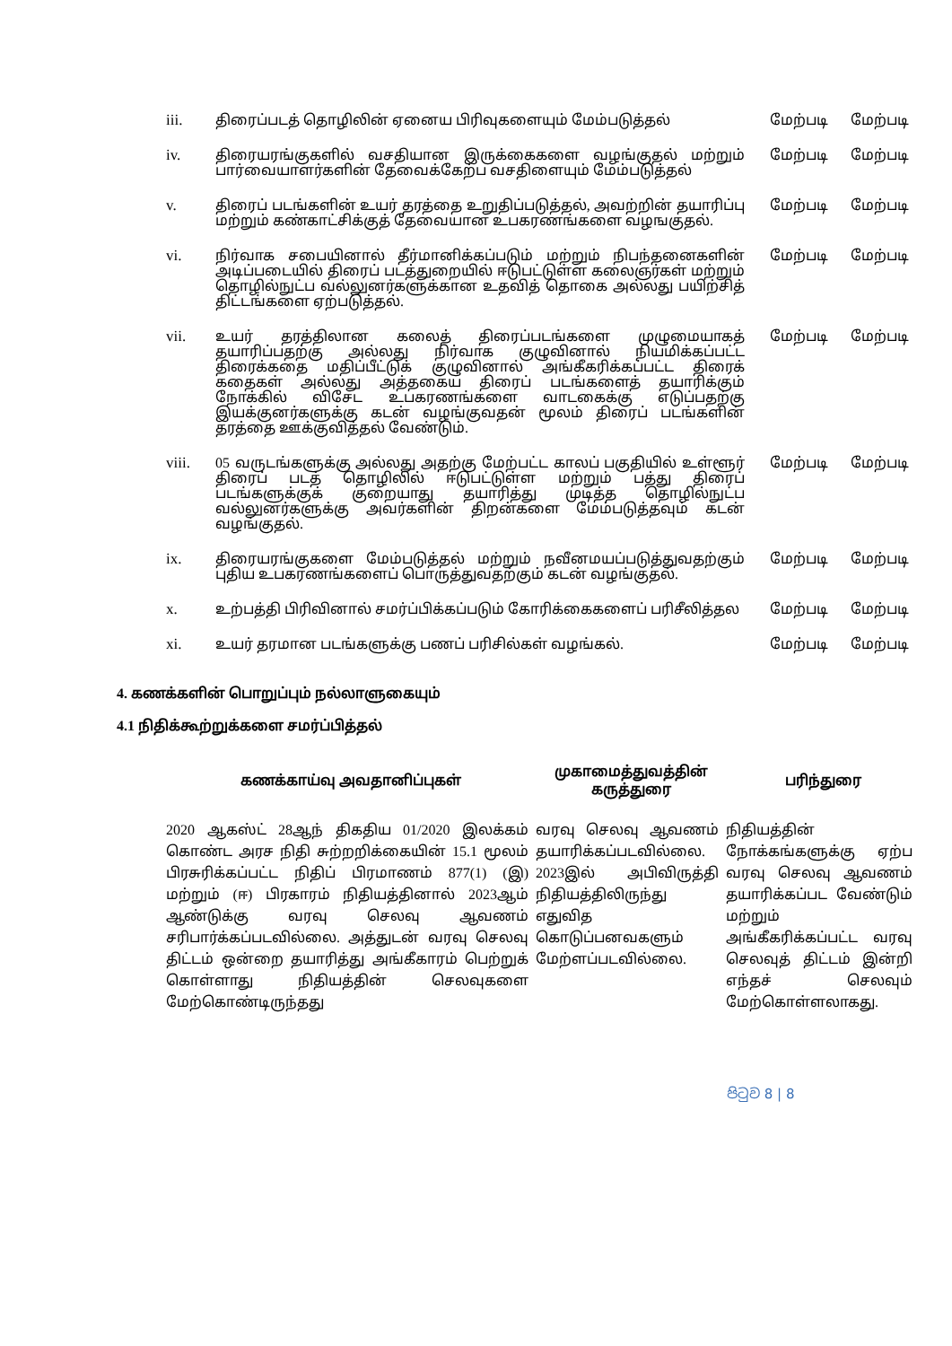| iii. | திரைப்படத் தொழிலின் ஏனைய பிரிவுகளையும் மேம்படுத்தல் | மேற்படி | மேற்படி |
| iv. | திரையரங்குகளில் வசதியான இருக்கைகளை வழங்குதல் மற்றும் பார்வையாளர்களின் தேவைக்கேற்ப வசதிளையும் மேம்படுத்தல் | மேற்படி | மேற்படி |
| v. | திரைப் படங்களின் உயர் தரத்தை உறுதிப்படுத்தல், அவற்றின் தயாரிப்பு மற்றும் கண்காட்சிக்குத் தேவையான உபகரணங்களை வழஙகுதல். | மேற்படி | மேற்படி |
| vi. | நிர்வாக சபையினால் தீர்மானிக்கப்படும் மற்றும் நிபந்தனைகளின் அடிப்படையில் திரைப் படத்துறையில் ஈடுபட்டுள்ள கலைஞர்கள் மற்றும் தொழில்நுட்ப வல்லுனர்களுக்கான உதவித் தொகை அல்லது பயிற்சித் திட்டங்களை ஏற்படுத்தல். | மேற்படி | மேற்படி |
| vii. | உயர் தரத்திலான கலைத் திரைப்படங்களை முழுமையாகத் தயாரிப்பதற்கு அல்லது நிர்வாக குழுவினால் நியமிக்கப்பட்ட திரைக்கதை மதிப்பீட்டுக் குழுவினால் அங்கீகரிக்கப்பட்ட திரைக் கதைகள் அல்லது அத்தகைய திரைப் படங்களைத் தயாரிக்கும் நோக்கில் விசேட உபகரணங்களை வாடகைக்கு எடுப்பதற்கு இயக்குனர்களுக்கு கடன் வழங்குவதன் மூலம் திரைப் படங்களின் தரத்தை ஊக்குவித்தல் வேண்டும். | மேற்படி | மேற்படி |
| viii. | 05 வருடங்களுக்கு அல்லது அதற்கு மேற்பட்ட காலப் பகுதியில் உள்ளூர் திரைப் படத் தொழிலில் ஈடுபட்டுள்ள மற்றும் பத்து திரைப் படங்களுக்குக் குறையாது தயாரித்து முடித்த தொழில்நுட்ப வல்லுனர்களுக்கு அவர்களின் திறன்களை மேம்படுத்தவும் கடன் வழங்குதல். | மேற்படி | மேற்படி |
| ix. | திரையரங்குகளை மேம்படுத்தல் மற்றும் நவீனமயப்படுத்துவதற்கும் புதிய உபகரணங்களைப் பொருத்துவதற்கும் கடன் வழங்குதல். | மேற்படி | மேற்படி |
| x. | உற்பத்தி பிரிவினால் சமர்ப்பிக்கப்படும் கோரிக்கைகளைப் பரிசீலித்தல | மேற்படி | மேற்படி |
| xi. | உயர் தரமான படங்களுக்கு பணப் பரிசில்கள் வழங்கல். | மேற்படி | மேற்படி |
4. கணக்களின் பொறுப்பும் நல்லாளுகையும்
4.1 நிதிக்கூற்றுக்களை சமர்ப்பித்தல்
| கணக்காய்வு அவதானிப்புகள் | முகாமைத்துவத்தின் கருத்துரை | பரிந்துரை |
| --- | --- | --- |
| 2020 ஆகஸ்ட் 28ஆந் திகதிய 01/2020 இலக்கம் கொண்ட அரச நிதி சுற்றறிக்கையின் 15.1 மூலம் பிரசுரிக்கப்பட்ட நிதிப் பிரமாணம் 877(1) (இ) மற்றும் (ஈ) பிரகாரம் நிதியத்தினால் 2023ஆம் ஆண்டுக்கு வரவு செலவு ஆவணம் சரிபார்க்கப்படவில்லை. அத்துடன் வரவு செலவு திட்டம் ஒன்றை தயாரித்து அங்கீகாரம் பெற்றுக் கொள்ளாது நிதியத்தின் செலவுகளை மேற்கொண்டிருந்தது | வரவு செலவு ஆவணம் தயாரிக்கப்படவில்லை. 2023இல் அபிவிருத்தி நிதியத்திலிருந்து எதுவித கொடுப்பனவகளும் மேற்ளப்படவில்லை. | நிதியத்தின் நோக்கங்களுக்கு ஏற்ப வரவு செலவு ஆவணம் தயாரிக்கப்பட வேண்டும் மற்றும் அங்கீகரிக்கப்பட்ட வரவு செலவுத் திட்டம் இன்றி எந்தச் செலவும் மேற்கொள்ளலாகது. |
පිටුව 8 | 8